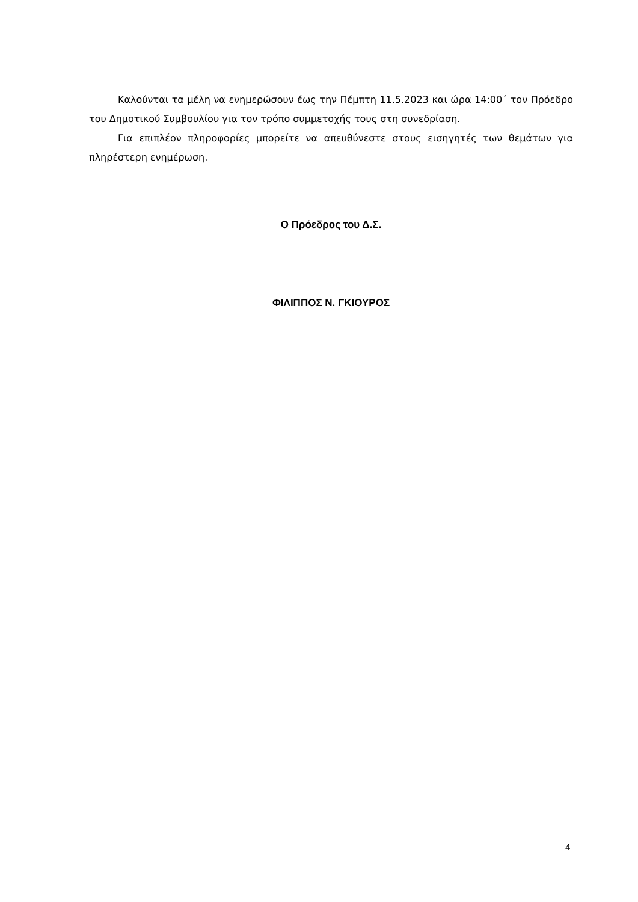Καλούνται τα μέλη να ενημερώσουν έως την Πέμπτη 11.5.2023 και ώρα 14:00΄ τον Πρόεδρο του Δημοτικού Συμβουλίου για τον τρόπο συμμετοχής τους στη συνεδρίαση.
Για επιπλέον πληροφορίες μπορείτε να απευθύνεστε στους εισηγητές των θεμάτων για πληρέστερη ενημέρωση.
Ο Πρόεδρος του Δ.Σ.
ΦΙΛΙΠΠΟΣ Ν. ΓΚΙΟΥΡΟΣ
4